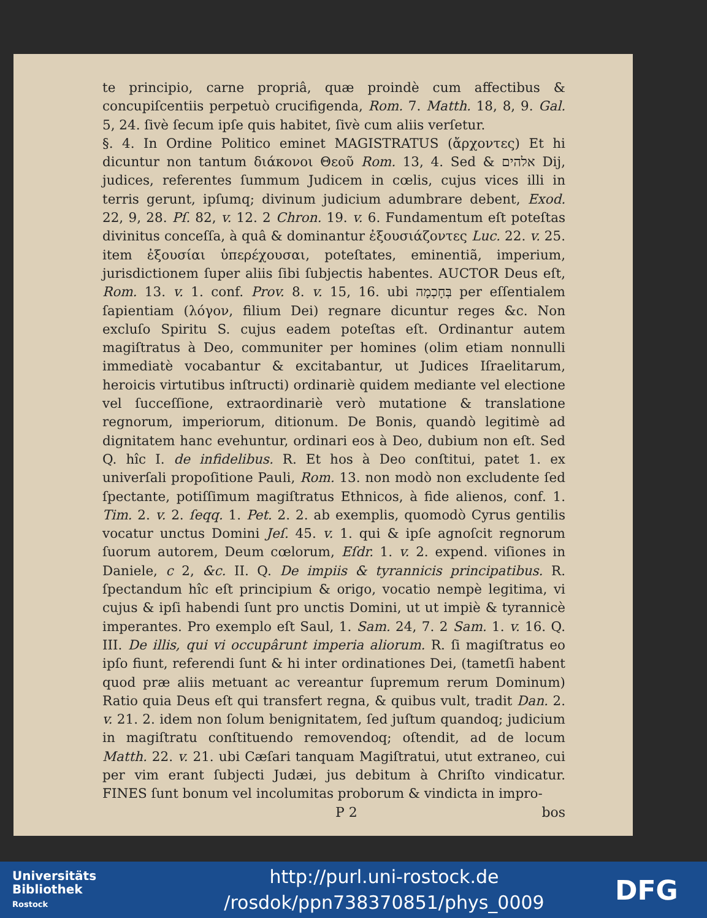te principio, carne propriâ, quæ proindè cum affectibus & concupiſcentiis perpetuò crucifigenda, Rom. 7. Matth. 18, 8, 9. Gal. 5, 24. ſivè ſecum ipſe quis habitet, ſivè cum aliis verſetur.
§. 4. In Ordine Politico eminet MAGISTRATUS (ἄρχοντες) Et hi dicuntur non tantum διάκονοι Θεοῦ Rom. 13, 4. Sed & אלהים Dij, judices, referentes ſummum Judicem in cœlis, cujus vices illi in terris gerunt, ipſumq; divinum judicium adumbrare debent, Exod. 22, 9, 28. Pſ. 82, v. 12. 2 Chron. 19. v. 6. Fundamentum eſt poteſtas divinitus conceſſa, à quâ & dominantur ἐξουσιάζοντες Luc. 22. v. 25. item ἐξουσίαι ὑπερέχουσαι, poteſtates, eminentiã, imperium, jurisdictionem ſuper aliis ſibi ſubjectis habentes. AUCTOR Deus eſt, Rom. 13. v. 1. conf. Prov. 8. v. 15, 16. ubi בְּחָכְמָה per eſſentialem ſapientiam (λόγον, filium Dei) regnare dicuntur reges &c. Non excluſo Spiritu S. cujus eadem poteſtas eſt. Ordinantur autem magiſtratus à Deo, communiter per homines (olim etiam nonnulli immediatè vocabantur & excitabantur, ut Judices Iſraelitarum, heroicis virtutibus inſtructi) ordinariè quidem mediante vel electione vel ſucceſſione, extraordinariè verò mutatione & translatione regnorum, imperiorum, ditionum. De Bonis, quandò legitimè ad dignitatem hanc evehuntur, ordinari eos à Deo, dubium non eſt. Sed Q. hîc I. de infidelibus. R. Et hos à Deo conſtitui, patet 1. ex univerſali propoſitione Pauli, Rom. 13. non modò non excludente ſed ſpectante, potiſſimum magiſtratus Ethnicos, à fide alienos, conf. 1. Tim. 2. v. 2. ſeqq. 1. Pet. 2. 2. ab exemplis, quomodò Cyrus gentilis vocatur unctus Domini Jeſ. 45. v. 1. qui & ipſe agnoſcit regnorum ſuorum autorem, Deum cœlorum, Eſdr. 1. v. 2. expend. viſiones in Daniele, c 2, &c. II. Q. De impiis & tyrannicis principatibus. R. ſpectandum hîc eſt principium & origo, vocatio nempè legitima, vi cujus & ipſi habendi ſunt pro unctis Domini, ut ut impiè & tyrannicè imperantes. Pro exemplo eſt Saul, 1. Sam. 24, 7. 2 Sam. 1. v. 16. Q. III. De illis, qui vi occupârunt imperia aliorum. R. ſi magiſtratus eo ipſo fiunt, referendi ſunt & hi inter ordinationes Dei, (tametſi habent quod præ aliis metuant ac vereantur ſupremum rerum Dominum) Ratio quia Deus eſt qui transfert regna, & quibus vult, tradit Dan. 2. v. 21. 2. idem non ſolum benignitatem, ſed juſtum quandoq; judicium in magiſtratu conſtituendo removendoq; oſtendit, ad de locum Matth. 22. v. 21. ubi Cæſari tanquam Magiſtratui, utut extraneo, cui per vim erant ſubjecti Judæi, jus debitum à Chriſto vindicatur. FINES ſunt bonum vel incolumitas proborum & vindicta in impro-
P 2 bos
Universitäts
Bibliothek
Rostock
http://purl.uni-rostock.de
/rosdok/ppn738370851/phys_0009
DFG